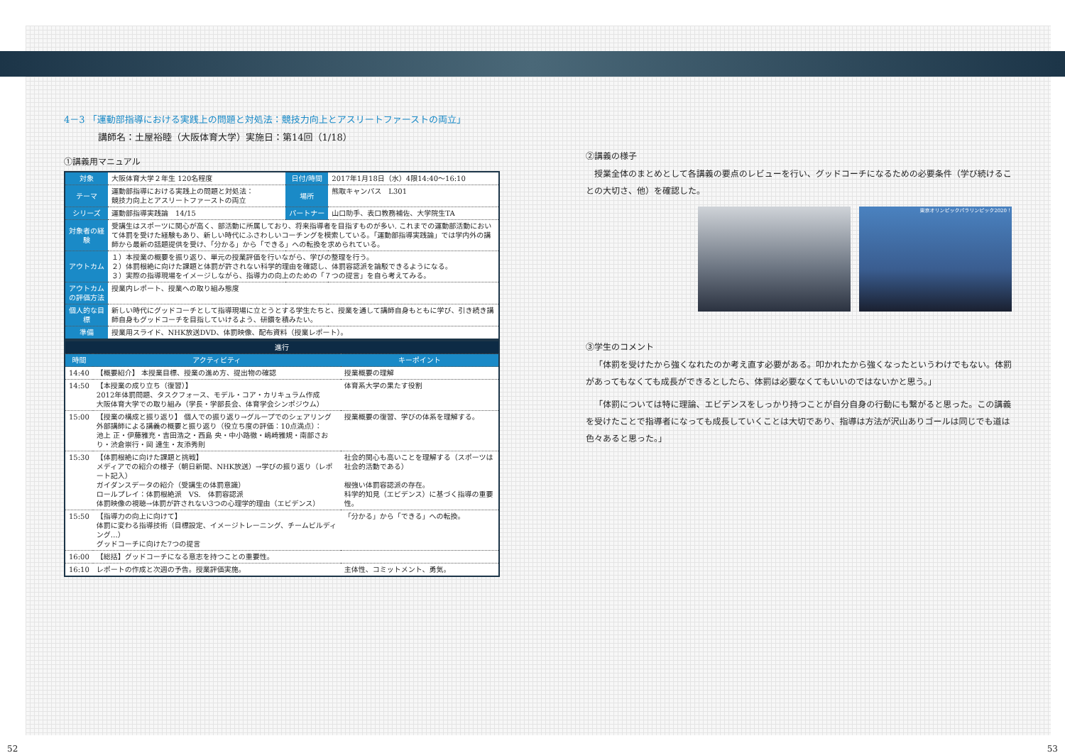4－3 「運動部指導における実践上の問題と対処法：競技力向上とアスリートファーストの両立」
講師名：土屋裕睦（大阪体育大学）実施日：第14回（1/18）
①講義用マニュアル
| 対象 | 大阪体育大学２年生 120名程度 | 日付/時間 | 2017年1月18日（水）4限14:40～16:10 |
| テーマ | 運動部指導における実践上の問題と対処法： 競技力向上とアスリートファーストの両立 | 場所 | 熊取キャンパス L301 |
| シリーズ | 運動部指導実践論 14/15 | パートナー | 山口助手、表口教務補佐、大学院生TA |
| 対象者の経験 | 受講生はスポーツに関心が高く、部活動に所属しており、将来指導者を目指すものが多い. これまでの運動部活動において体罰を受けた経験もあり、新しい時代にふさわしいコーチングを模索している。「運動部指導実践論」では学内外の講師から最新の話題提供を受け、「分かる」から「できる」への転換を求められている。 | | |
| アウトカム | １）本授業の概要を振り返り、単元の授業評価を行いながら、学びの整理を行う。 ２）体罰根絶に向けた課題と体罰が許されない科学的理由を確認し、体罰容認派を論駁できるようになる。 ３）実際の指導現場をイメージしながら、指導力の向上のための「７つの提言」を自ら考えてみる。 | | |
| アウトカムの評価方法 | 授業内レポート、授業への取り組み態度 | | |
| 個人的な目標 | 新しい時代にグッドコーチとして指導現場に立とうとする学生たちと、授業を通して講師自身もともに学び、引き続き講師自身もグッドコーチを目指していけるよう、研鑽を積みたい。 | | |
| 準備 | 授業用スライド、NHK放送DVD、体罰映像、配布資料（授業レポート）。 | | |
| 進行 | | |
| --- | --- | --- |
| 時間 | アクティビティ | キーポイント |
| 14:40 | 【概要紹介】 本授業目標、授業の進め方、提出物の確認 | 授業概要の理解 |
| 14:50 | 【本授業の成り立ち（復習）】 2012年体罰問題、タスクフォース、モデル・コア・カリキュラム作成 大阪体育大学での取り組み（学長・学部長会、体育学会シンポジウム） | 体育系大学の果たす役割 |
| 15:00 | 【授業の構成と振り返り】 個人での振り返り→グループでのシェアリング 外部講師による講義の概要と振り返り（役立ち度の評価：10点満点）： 池上 正・伊藤雅充・吉田浩之・西島 央・中小路徹・嶋崎雅規・南部さおり・渋倉崇行・岡 達生・友添秀則 | 授業概要の復習、学びの体系を理解する。 |
| 15:30 | 【体罰根絶に向けた課題と挑戦】 メディアでの紹介の様子（朝日新聞、NHK放送）→学びの振り返り（レポート記入） ガイダンスデータの紹介（受講生の体罰意識） ロールプレイ：体罰根絶派 VS. 体罰容認派 体罰映像の視聴→体罰が許されない3つの心理学的理由（エビデンス） | 社会的関心も高いことを理解する（スポーツは社会的活動である） 根強い体罰容認派の存在。 科学的知見（エビデンス）に基づく指導の重要性。 |
| 15:50 | 【指導力の向上に向けて】 体罰に変わる指導技術（目標設定、イメージトレーニング、チームビルディング…） グッドコーチに向けた7つの提言 | 「分かる」から「できる」への転換。 |
| 16:00 | 【総括】グッドコーチになる意志を持つことの重要性。 | |
| 16:10 | レポートの作成と次週の予告。授業評価実施。 | 主体性、コミットメント、勇気。 |
②講義の様子
授業全体のまとめとして各講義の要点のレビューを行い、グッドコーチになるための必要条件（学び続けることの大切さ、他）を確認した。
東京オリンピックパラリンピック2020！
③学生のコメント
「体罰を受けたから強くなれたのか考え直す必要がある。叩かれたから強くなったというわけでもない。体罰があってもなくても成長ができるとしたら、体罰は必要なくてもいいのではないかと思う。」
「体罰については特に理論、エビデンスをしっかり持つことが自分自身の行動にも繋がると思った。この講義を受けたことで指導者になっても成長していくことは大切であり、指導は方法が沢山ありゴールは同じでも道は色々あると思った。」
52 53